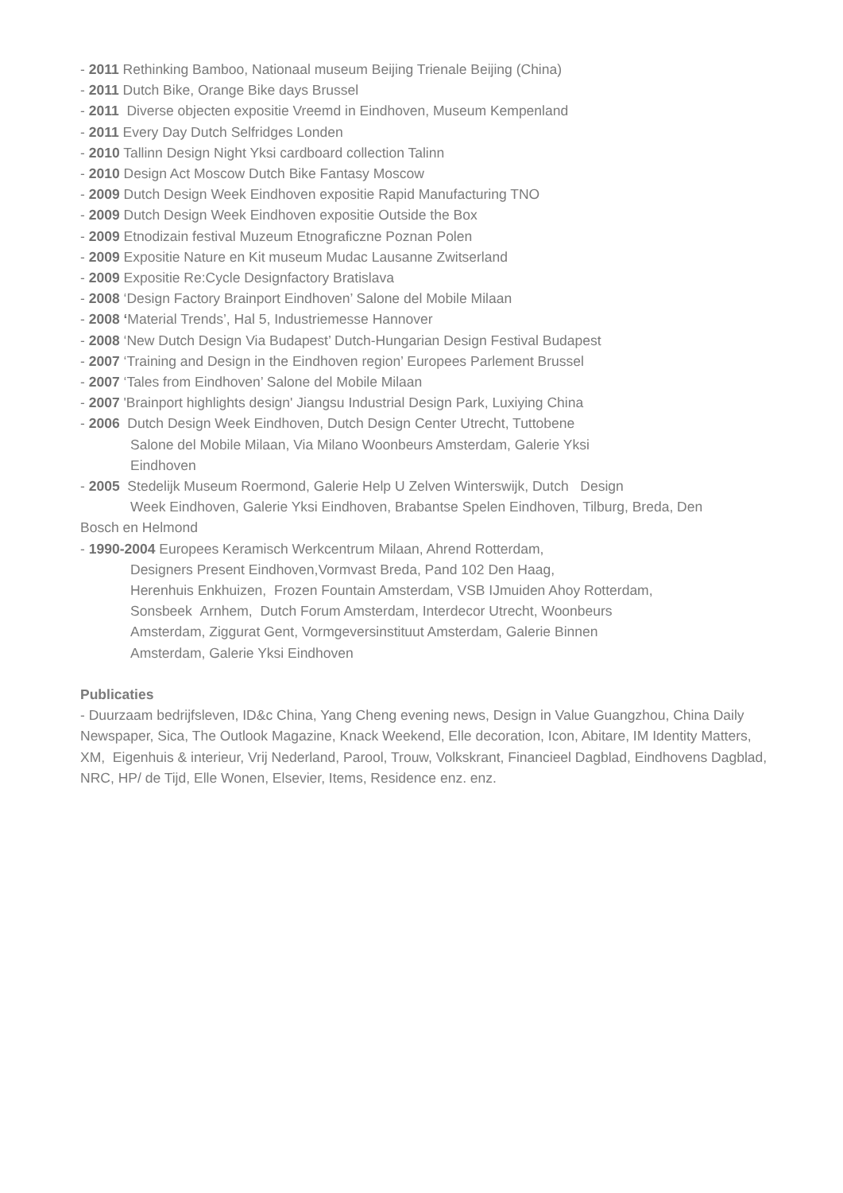- 2011 Rethinking Bamboo, Nationaal museum Beijing Trienale Beijing (China)
- 2011 Dutch Bike, Orange Bike days Brussel
- 2011 Diverse objecten expositie Vreemd in Eindhoven, Museum Kempenland
- 2011 Every Day Dutch Selfridges Londen
- 2010 Tallinn Design Night Yksi cardboard collection Talinn
- 2010 Design Act Moscow Dutch Bike Fantasy Moscow
- 2009 Dutch Design Week Eindhoven expositie Rapid Manufacturing TNO
- 2009 Dutch Design Week Eindhoven expositie Outside the Box
- 2009 Etnodizain festival Muzeum Etnograficzne Poznan Polen
- 2009 Expositie Nature en Kit museum Mudac Lausanne Zwitserland
- 2009 Expositie Re:Cycle Designfactory Bratislava
- 2008 ‘Design Factory Brainport Eindhoven’ Salone del Mobile Milaan
- 2008 ‘Material Trends’, Hal 5, Industriemesse Hannover
- 2008 ‘New Dutch Design Via Budapest’ Dutch-Hungarian Design Festival Budapest
- 2007 ‘Training and Design in the Eindhoven region’ Europees Parlement Brussel
- 2007 ‘Tales from Eindhoven’ Salone del Mobile Milaan
- 2007 'Brainport highlights design' Jiangsu Industrial Design Park, Luxiying China
- 2006 Dutch Design Week Eindhoven, Dutch Design Center Utrecht, Tuttobene
Salone del Mobile Milaan, Via Milano Woonbeurs Amsterdam, Galerie Yksi
Eindhoven
- 2005 Stedelijk Museum Roermond, Galerie Help U Zelven Winterswijk, Dutch Design
Week Eindhoven, Galerie Yksi Eindhoven, Brabantse Spelen Eindhoven, Tilburg, Breda, Den
Bosch en Helmond
- 1990-2004 Europees Keramisch Werkcentrum Milaan, Ahrend Rotterdam,
Designers Present Eindhoven,Vormvast Breda, Pand 102 Den Haag,
Herenhuis Enkhuizen, Frozen Fountain Amsterdam, VSB IJmuiden Ahoy Rotterdam,
Sonsbeek Arnhem, Dutch Forum Amsterdam, Interdecor Utrecht, Woonbeurs
Amsterdam, Ziggurat Gent, Vormgeversinstituut Amsterdam, Galerie Binnen
Amsterdam, Galerie Yksi Eindhoven
Publicaties
- Duurzaam bedrijfsleven, ID&c China, Yang Cheng evening news, Design in Value Guangzhou, China Daily Newspaper, Sica, The Outlook Magazine, Knack Weekend, Elle decoration, Icon, Abitare, IM Identity Matters, XM, Eigenhuis & interieur, Vrij Nederland, Parool, Trouw, Volkskrant, Financieel Dagblad, Eindhovens Dagblad, NRC, HP/ de Tijd, Elle Wonen, Elsevier, Items, Residence enz. enz.